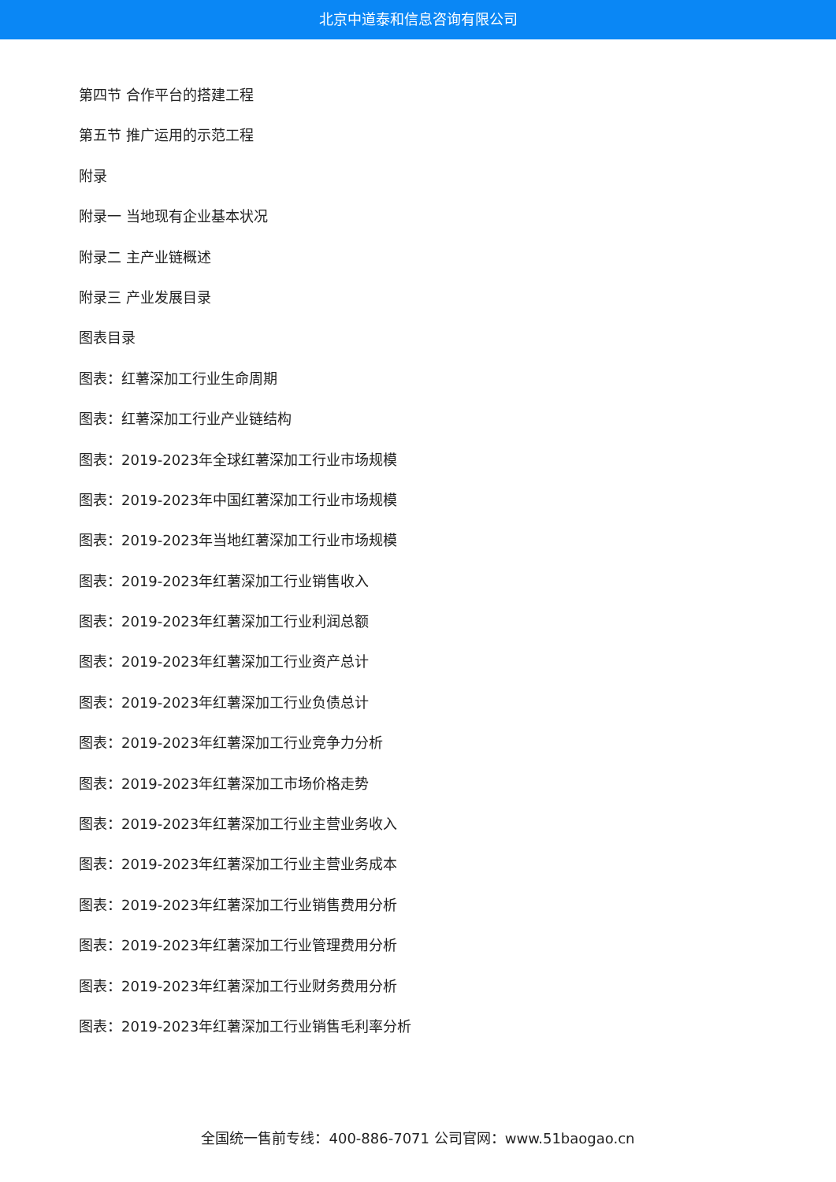北京中道泰和信息咨询有限公司
第四节 合作平台的搭建工程
第五节 推广运用的示范工程
附录
附录一 当地现有企业基本状况
附录二 主产业链概述
附录三 产业发展目录
图表目录
图表：红薯深加工行业生命周期
图表：红薯深加工行业产业链结构
图表：2019-2023年全球红薯深加工行业市场规模
图表：2019-2023年中国红薯深加工行业市场规模
图表：2019-2023年当地红薯深加工行业市场规模
图表：2019-2023年红薯深加工行业销售收入
图表：2019-2023年红薯深加工行业利润总额
图表：2019-2023年红薯深加工行业资产总计
图表：2019-2023年红薯深加工行业负债总计
图表：2019-2023年红薯深加工行业竞争力分析
图表：2019-2023年红薯深加工市场价格走势
图表：2019-2023年红薯深加工行业主营业务收入
图表：2019-2023年红薯深加工行业主营业务成本
图表：2019-2023年红薯深加工行业销售费用分析
图表：2019-2023年红薯深加工行业管理费用分析
图表：2019-2023年红薯深加工行业财务费用分析
图表：2019-2023年红薯深加工行业销售毛利率分析
全国统一售前专线：400-886-7071 公司官网：www.51baogao.cn